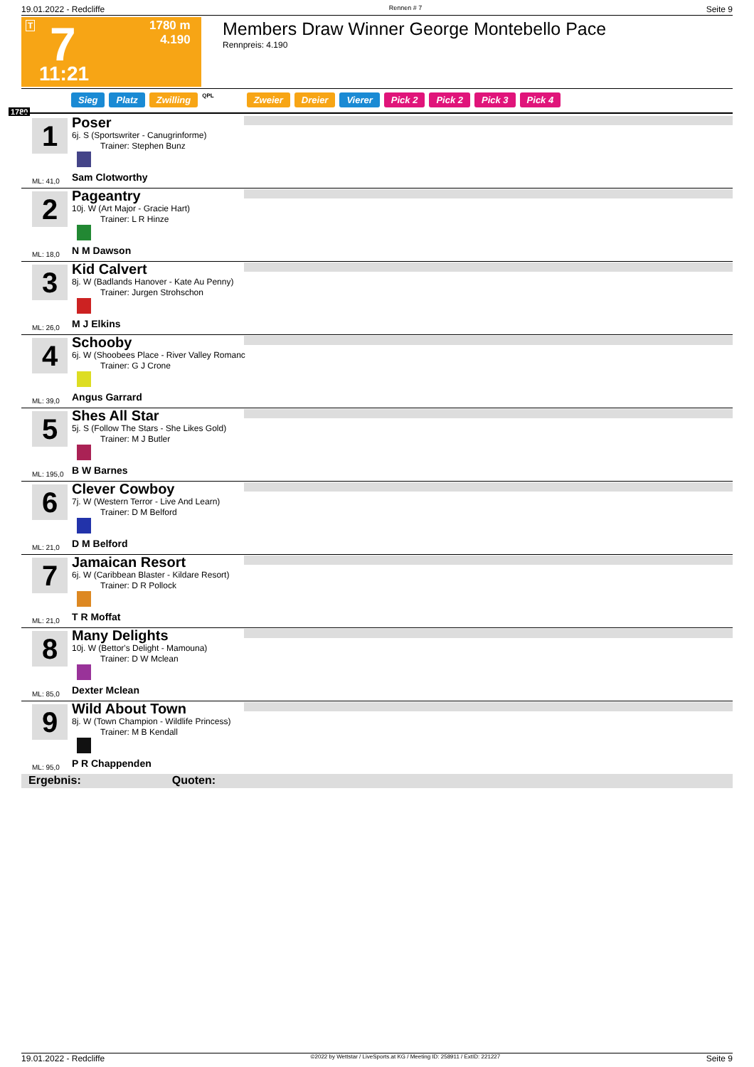19.01.2022 - Redcliffe Rennen # 7 Seite 9
T
1780 m
4.190
7
11:21
Members Draw Winner George Montebello Pace
Rennpreis: 4.190
Sieg Platz Zwilling QPL Zweier Dreier Vierer Pick 2 Pick 2 Pick 3 Pick 4
1780
1 Poser
6j. S (Sportswriter - Canugrinforme)
Trainer: Stephen Bunz
ML: 41,0 Sam Clotworthy
2 Pageantry
10j. W (Art Major - Gracie Hart)
Trainer: L R Hinze
ML: 18,0 N M Dawson
3 Kid Calvert
8j. W (Badlands Hanover - Kate Au Penny)
Trainer: Jurgen Strohschon
ML: 26,0 M J Elkins
4 Schooby
6j. W (Shoobees Place - River Valley Romanc
Trainer: G J Crone
ML: 39,0 Angus Garrard
5 Shes All Star
5j. S (Follow The Stars - She Likes Gold)
Trainer: M J Butler
ML: 195,0 B W Barnes
6 Clever Cowboy
7j. W (Western Terror - Live And Learn)
Trainer: D M Belford
ML: 21,0 D M Belford
7 Jamaican Resort
6j. W (Caribbean Blaster - Kildare Resort)
Trainer: D R Pollock
ML: 21,0 T R Moffat
8 Many Delights
10j. W (Bettor's Delight - Mamouna)
Trainer: D W Mclean
ML: 85,0 Dexter Mclean
9 Wild About Town
8j. W (Town Champion - Wildlife Princess)
Trainer: M B Kendall
ML: 95,0 P R Chappenden
Ergebnis: Quoten:
19.01.2022 - Redcliffe ©2022 by Wettstar / LiveSports.at KG / Meeting ID: 258911 / ExtID: 221227 Seite 9